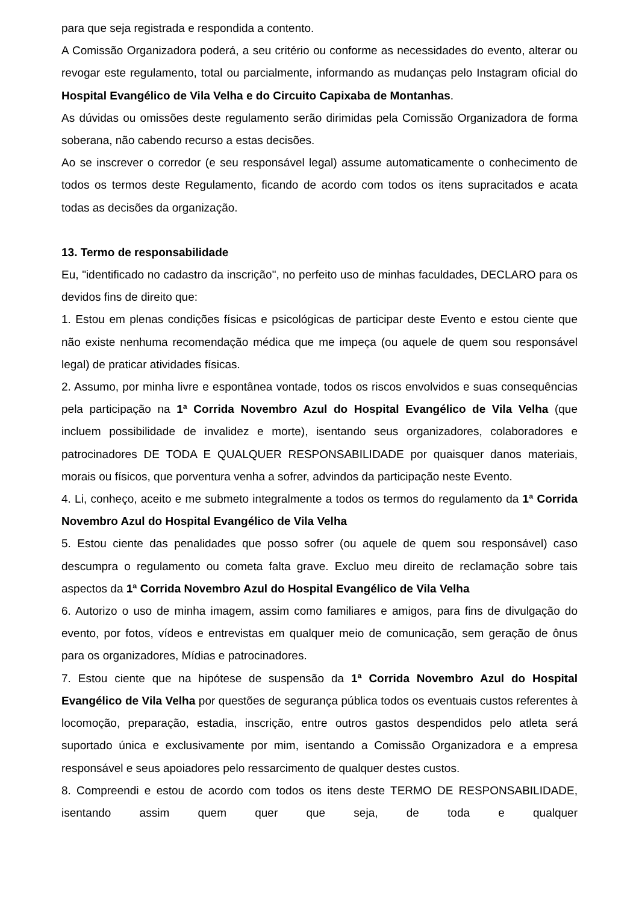para que seja registrada e respondida a contento.
A Comissão Organizadora poderá, a seu critério ou conforme as necessidades do evento, alterar ou revogar este regulamento, total ou parcialmente, informando as mudanças pelo Instagram oficial do Hospital Evangélico de Vila Velha e do Circuito Capixaba de Montanhas.
As dúvidas ou omissões deste regulamento serão dirimidas pela Comissão Organizadora de forma soberana, não cabendo recurso a estas decisões.
Ao se inscrever o corredor (e seu responsável legal) assume automaticamente o conhecimento de todos os termos deste Regulamento, ficando de acordo com todos os itens supracitados e acata todas as decisões da organização.
13. Termo de responsabilidade
Eu, "identificado no cadastro da inscrição", no perfeito uso de minhas faculdades, DECLARO para os devidos fins de direito que:
1. Estou em plenas condições físicas e psicológicas de participar deste Evento e estou ciente que não existe nenhuma recomendação médica que me impeça (ou aquele de quem sou responsável legal) de praticar atividades físicas.
2. Assumo, por minha livre e espontânea vontade, todos os riscos envolvidos e suas consequências pela participação na 1ª Corrida Novembro Azul do Hospital Evangélico de Vila Velha (que incluem possibilidade de invalidez e morte), isentando seus organizadores, colaboradores e patrocinadores DE TODA E QUALQUER RESPONSABILIDADE por quaisquer danos materiais, morais ou físicos, que porventura venha a sofrer, advindos da participação neste Evento.
4. Li, conheço, aceito e me submeto integralmente a todos os termos do regulamento da 1ª Corrida Novembro Azul do Hospital Evangélico de Vila Velha
5. Estou ciente das penalidades que posso sofrer (ou aquele de quem sou responsável) caso descumpra o regulamento ou cometa falta grave. Excluo meu direito de reclamação sobre tais aspectos da 1ª Corrida Novembro Azul do Hospital Evangélico de Vila Velha
6. Autorizo o uso de minha imagem, assim como familiares e amigos, para fins de divulgação do evento, por fotos, vídeos e entrevistas em qualquer meio de comunicação, sem geração de ônus para os organizadores, Mídias e patrocinadores.
7. Estou ciente que na hipótese de suspensão da 1ª Corrida Novembro Azul do Hospital Evangélico de Vila Velha por questões de segurança pública todos os eventuais custos referentes à locomoção, preparação, estadia, inscrição, entre outros gastos despendidos pelo atleta será suportado única e exclusivamente por mim, isentando a Comissão Organizadora e a empresa responsável e seus apoiadores pelo ressarcimento de qualquer destes custos.
8. Compreendi e estou de acordo com todos os itens deste TERMO DE RESPONSABILIDADE, isentando assim quem quer que seja, de toda e qualquer